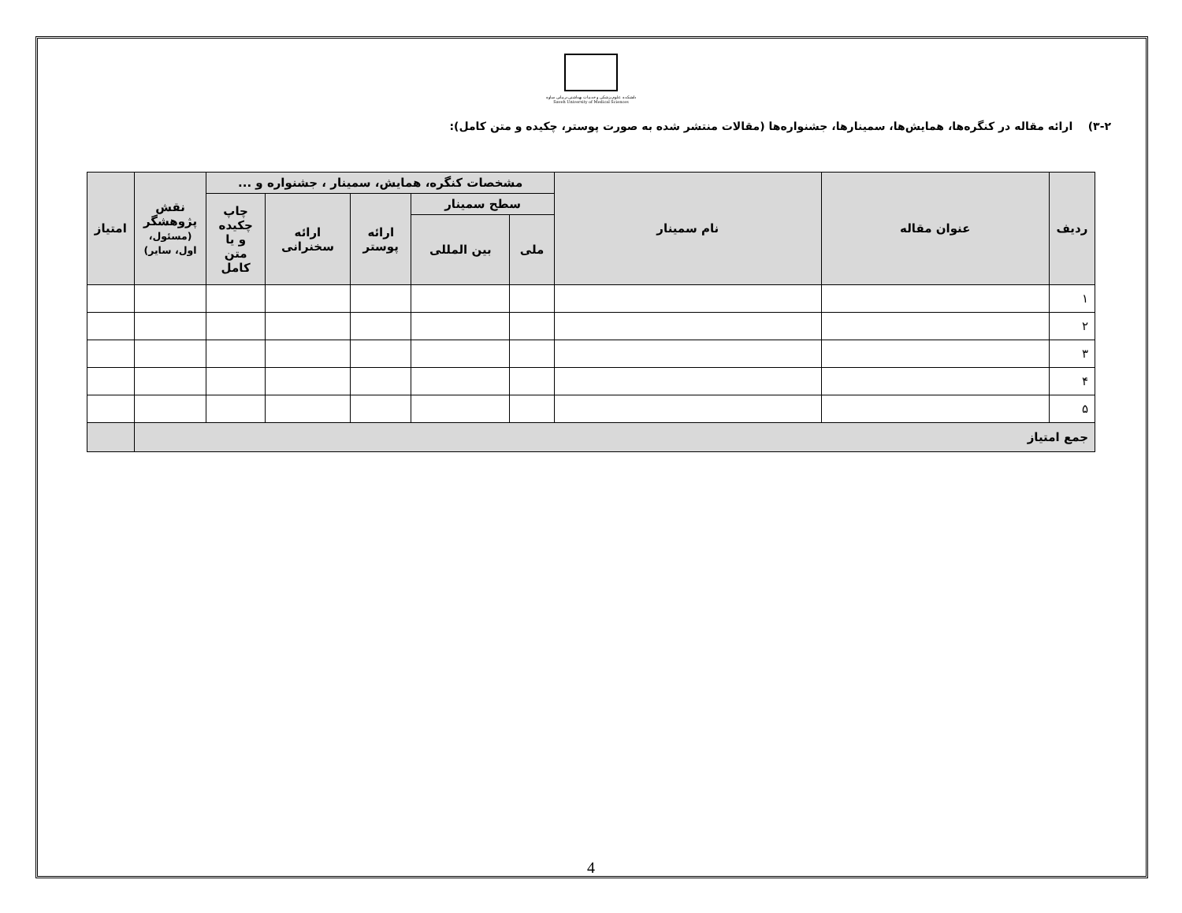دانشکده علوم پزشکی و خدمات بهداشتی درمانی ساوه
Saveh University of Medical Sciences
۳-۲) ارائه مقاله در کنگره‌ها، همایش‌ها، سمینارها، جشنواره‌ها (مقالات منتشر شده به صورت پوستر، چکیده و متن کامل):
| ردیف | عنوان مقاله | نام سمینار | مشخصات کنگره، همایش، سمینار ، جشنواره و ... | | | | | نقش پژوهشگر (مسئول، اول، سایر) | امتیاز |
| --- | --- | --- | --- | --- | --- | --- | --- | --- | --- |
| | | | سطح سمینار | | ارائه پوستر | ارائه سخنرانی | چاپ چکیده و یا متن کامل | | |
| | | | ملی | بین المللی | | | | | |
| ۱ | | | | | | | | | |
| ۲ | | | | | | | | | |
| ۳ | | | | | | | | | |
| ۴ | | | | | | | | | |
| ۵ | | | | | | | | | |
| جمع امتیاز | | | | | | | | | |
4